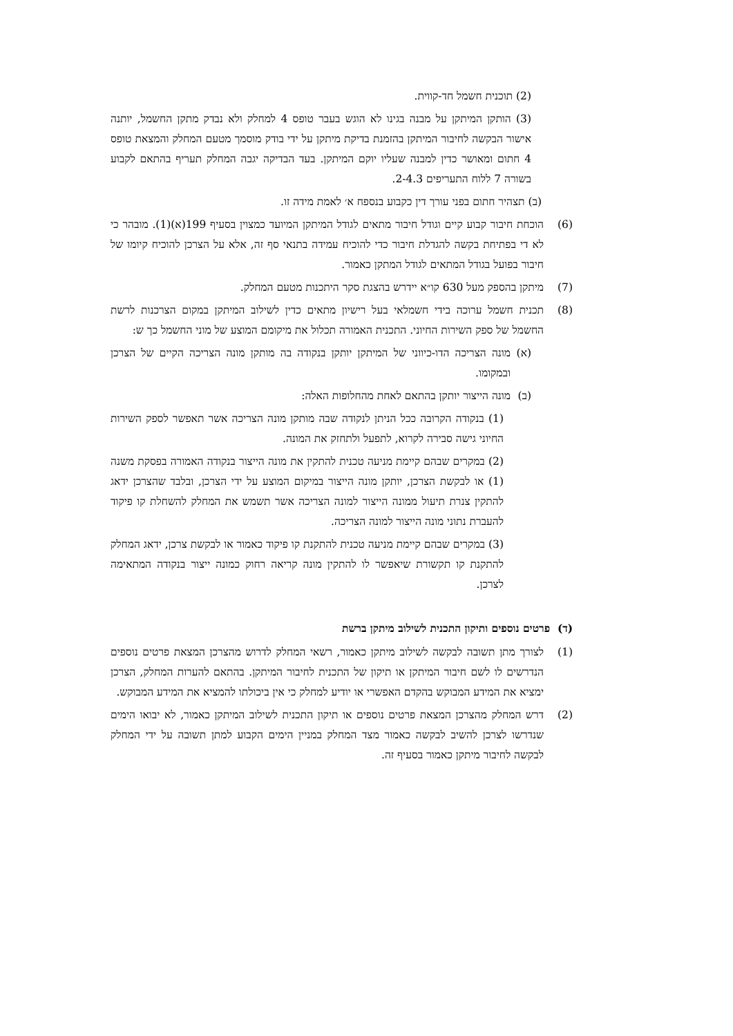(2) תוכנית חשמל חד-קווית.
(3) הותקן המיתקן על מבנה בגינו לא הוגש בעבר טופס 4 למחלק ולא נבדק מתקן החשמל, יותנה אישור הבקשה לחיבור המיתקן בהזמנת בדיקת מיתקן על ידי בודק מוסמך מטעם המחלק והמצאת טופס 4 חתום ומאושר כדין למבנה שעליו יוקם המיתקן. בעד הבדיקה יגבה המחלק תעריף בהתאם לקבוע בשורה 7 ללוח התעריפים 2-4.3.
(ב) תצהיר חתום בפני עורך דין כקבוע בנספח א׳ לאמת מידה זו.
(6) הוכחת חיבור קבוע קיים וגודל חיבור מתאים לגודל המיתקן המיועד כמצוין בסעיף 199(א)(1). מובהר כי לא די בפתיחת בקשה להגדלת חיבור כדי להוכיח עמידה בתנאי סף זה, אלא על הצרכן להוכיח קיומו של חיבור בפועל בגודל המתאים לגודל המתקן כאמור.
(7) מיתקן בהספק מעל 630 קו״א יידרש בהצגת סקר היתכנות מטעם המחלק.
(8) תכנית חשמל ערוכה בידי חשמלאי בעל רישיון מתאים כדין לשילוב המיתקן במקום הצרכנות לרשת החשמל של ספק השירות החיוני. התכנית האמורה תכלול את מיקומם המוצע של מוני החשמל כך ש:
(א) מונה הצריכה הדו-כיווני של המיתקן יותקן בנקודה בה מותקן מונה הצריכה הקיים של הצרכן ובמקומו.
(ב) מונה הייצור יותקן בהתאם לאחת מהחלופות האלה:
(1) בנקודה הקרובה ככל הניתן לנקודה שבה מותקן מונה הצריכה אשר תאפשר לספק השירות החיוני גישה סבירה לקרוא, לתפעל ולתחזק את המונה.
(2) במקרים שבהם קיימת מניעה טכנית להתקין את מונה הייצור בנקודה האמורה בפסקת משנה (1) או לבקשת הצרכן, יותקן מונה הייצור במיקום המוצע על ידי הצרכן, ובלבד שהצרכן ידאג להתקין צנרת תיעול ממונה הייצור למונה הצריכה אשר תשמש את המחלק להשחלת קו פיקוד להעברת נתוני מונה הייצור למונה הצריכה.
(3) במקרים שבהם קיימת מניעה טכנית להתקנת קו פיקוד כאמור או לבקשת צרכן, ידאג המחלק להתקנת קו תקשורת שיאפשר לו להתקין מונה קריאה רחוק כמונה ייצור בנקודה המתאימה לצרכן.
(ד) פרטים נוספים ותיקון התכנית לשילוב מיתקן ברשת
(1) לצורך מתן תשובה לבקשה לשילוב מיתקן כאמור, רשאי המחלק לדרוש מהצרכן המצאת פרטים נוספים הנדרשים לו לשם חיבור המיתקן או תיקון של התכנית לחיבור המיתקן. בהתאם להערות המחלק, הצרכן ימציא את המידע המבוקש בהקדם האפשרי או יודיע למחלק כי אין ביכולתו להמציא את המידע המבוקש.
(2) דרש המחלק מהצרכן המצאת פרטים נוספים או תיקון התכנית לשילוב המיתקן כאמור, לא יבואו הימים שנדרשו לצרכן להשיב לבקשה כאמור מצד המחלק במניין הימים הקבוע למתן תשובה על ידי המחלק לבקשה לחיבור מיתקן כאמור בסעיף זה.